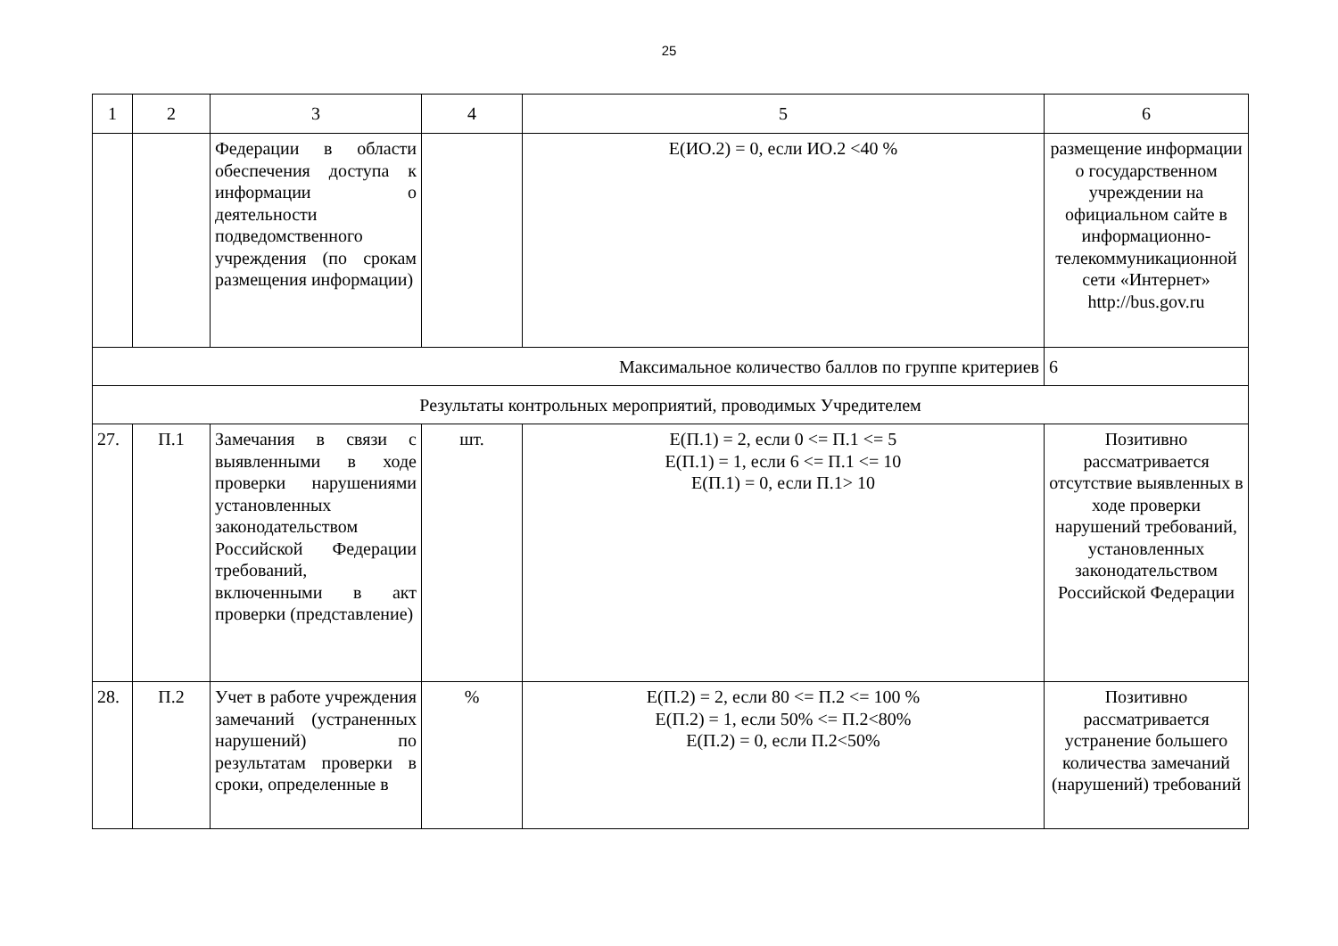25
| 1 | 2 | 3 | 4 | 5 | 6 |
| --- | --- | --- | --- | --- | --- |
| | | Федерации в области обеспечения доступа к информации о деятельности подведомственного учреждения (по срокам размещения информации) | | Е(ИО.2) = 0, если ИО.2 <40 % | размещение информации о государственном учреждении на официальном сайте в информационно-телекоммуникационной сети «Интернет» http://bus.gov.ru |
| Максимальное количество баллов по группе критериев | | | | | 6 |
| Результаты контрольных мероприятий, проводимых Учредителем | | | | | |
| 27. | П.1 | Замечания в связи с выявленными в ходе проверки нарушениями установленных законодательством Российской Федерации требований, включенными в акт проверки (представление) | шт. | Е(П.1) = 2, если 0 <= П.1 <= 5 Е(П.1) = 1, если 6 <= П.1 <= 10 Е(П.1) = 0, если П.1> 10 | Позитивно рассматривается отсутствие выявленных в ходе проверки нарушений требований, установленных законодательством Российской Федерации |
| 28. | П.2 | Учет в работе учреждения замечаний (устраненных нарушений) по результатам проверки в сроки, определенные в | % | Е(П.2) = 2, если 80 <= П.2 <= 100 % Е(П.2) = 1, если 50% <= П.2<80% Е(П.2) = 0, если П.2<50% | Позитивно рассматривается устранение большего количества замечаний (нарушений) требований |